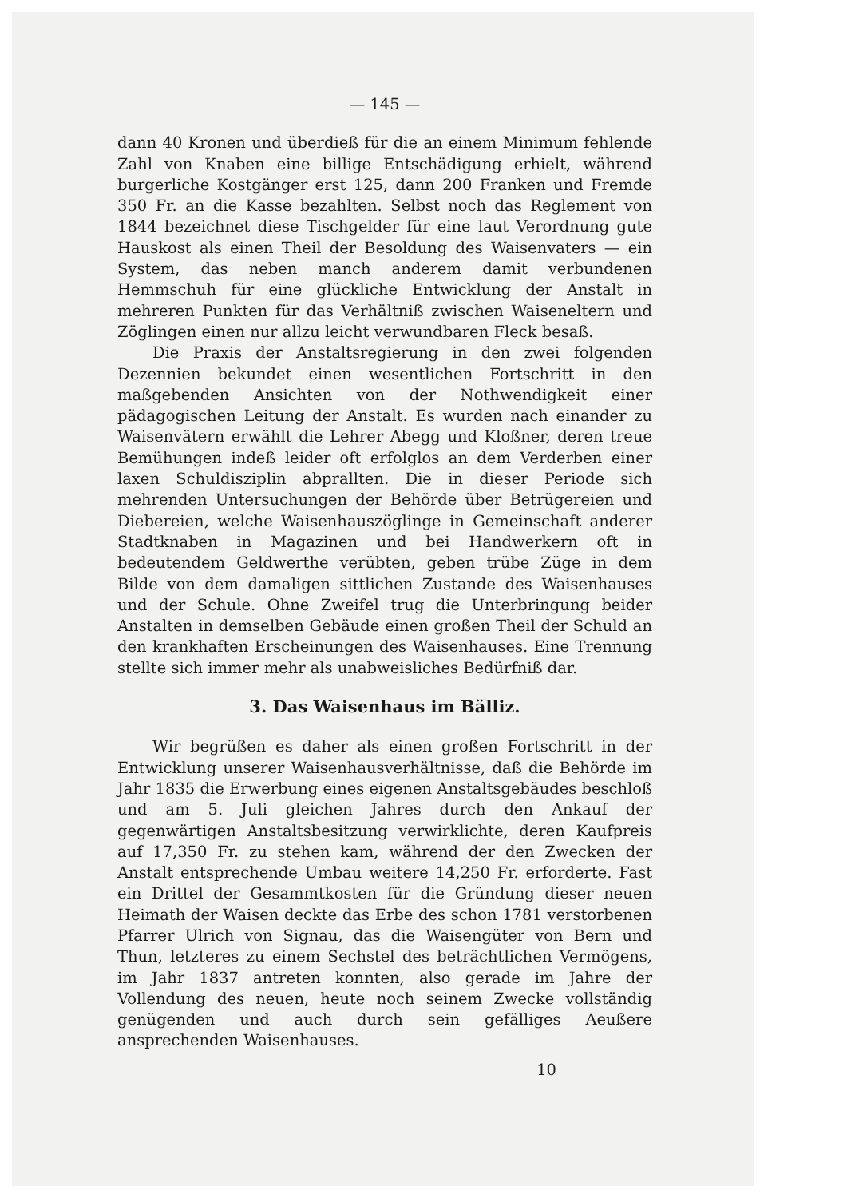— 145 —
dann 40 Kronen und überdieß für die an einem Minimum fehlende Zahl von Knaben eine billige Entschädigung erhielt, während burgerliche Kostgänger erst 125, dann 200 Franken und Fremde 350 Fr. an die Kasse bezahlten. Selbst noch das Reglement von 1844 bezeichnet diese Tischgelder für eine laut Verordnung gute Hauskost als einen Theil der Besoldung des Waisenvaters — ein System, das neben manch anderem damit verbundenen Hemmschuh für eine glückliche Entwicklung der Anstalt in mehreren Punkten für das Verhältniß zwischen Waiseneltern und Zöglingen einen nur allzu leicht verwundbaren Fleck besaß.
Die Praxis der Anstaltsregierung in den zwei folgenden Dezennien bekundet einen wesentlichen Fortschritt in den maßgebenden Ansichten von der Nothwendigkeit einer pädagogischen Leitung der Anstalt. Es wurden nach einander zu Waisenvätern erwählt die Lehrer Abegg und Kloßner, deren treue Bemühungen indeß leider oft erfolglos an dem Verderben einer laxen Schuldisziplin abprallten. Die in dieser Periode sich mehrenden Untersuchungen der Behörde über Betrügereien und Diebereien, welche Waisenhauszöglinge in Gemeinschaft anderer Stadtknaben in Magazinen und bei Handwerkern oft in bedeutendem Geldwerthe verübten, geben trübe Züge in dem Bilde von dem damaligen sittlichen Zustande des Waisenhauses und der Schule. Ohne Zweifel trug die Unterbringung beider Anstalten in demselben Gebäude einen großen Theil der Schuld an den krankhaften Erscheinungen des Waisenhauses. Eine Trennung stellte sich immer mehr als unabweisliches Bedürfniß dar.
3. Das Waisenhaus im Bälliz.
Wir begrüßen es daher als einen großen Fortschritt in der Entwicklung unserer Waisenhausverhältnisse, daß die Behörde im Jahr 1835 die Erwerbung eines eigenen Anstaltsgebäudes beschloß und am 5. Juli gleichen Jahres durch den Ankauf der gegenwärtigen Anstaltsbesitzung verwirklichte, deren Kaufpreis auf 17,350 Fr. zu stehen kam, während der den Zwecken der Anstalt entsprechende Umbau weitere 14,250 Fr. erforderte. Fast ein Drittel der Gesammtkosten für die Gründung dieser neuen Heimath der Waisen deckte das Erbe des schon 1781 verstorbenen Pfarrer Ulrich von Signau, das die Waisengüter von Bern und Thun, letzteres zu einem Sechstel des beträchtlichen Vermögens, im Jahr 1837 antreten konnten, also gerade im Jahre der Vollendung des neuen, heute noch seinem Zwecke vollständig genügenden und auch durch sein gefälliges Aeußere ansprechenden Waisenhauses.
10